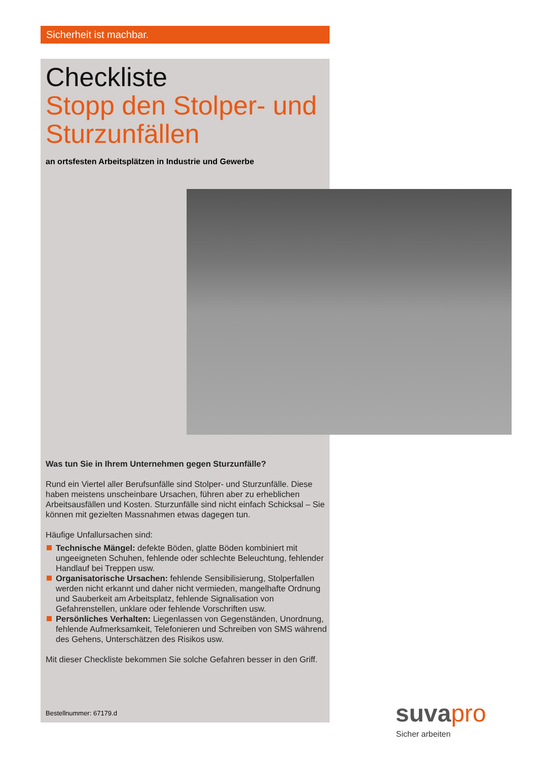Sicherheit ist machbar.
Checkliste
Stopp den Stolper- und Sturzunfällen
an ortsfesten Arbeitsplätzen in Industrie und Gewerbe
Was tun Sie in Ihrem Unternehmen gegen Sturzunfälle?
Rund ein Viertel aller Berufsunfälle sind Stolper- und Sturzunfälle. Diese haben meistens unscheinbare Ursachen, führen aber zu erheblichen Arbeitsausfällen und Kosten. Sturzunfälle sind nicht einfach Schicksal – Sie können mit gezielten Massnahmen etwas dagegen tun.
Häufige Unfallursachen sind:
Technische Mängel: defekte Böden, glatte Böden kombiniert mit ungeeigneten Schuhen, fehlende oder schlechte Beleuchtung, fehlender Handlauf bei Treppen usw.
Organisatorische Ursachen: fehlende Sensibilisierung, Stolperfallen werden nicht erkannt und daher nicht vermieden, mangelhafte Ordnung und Sauberkeit am Arbeitsplatz, fehlende Signalisation von Gefahrenstellen, unklare oder fehlende Vorschriften usw.
Persönliches Verhalten: Liegenlassen von Gegenständen, Unordnung, fehlende Aufmerksamkeit, Telefonieren und Schreiben von SMS während des Gehens, Unterschätzen des Risikos usw.
Mit dieser Checkliste bekommen Sie solche Gefahren besser in den Griff.
Bestellnummer: 67179.d suvapro
Sicher arbeiten